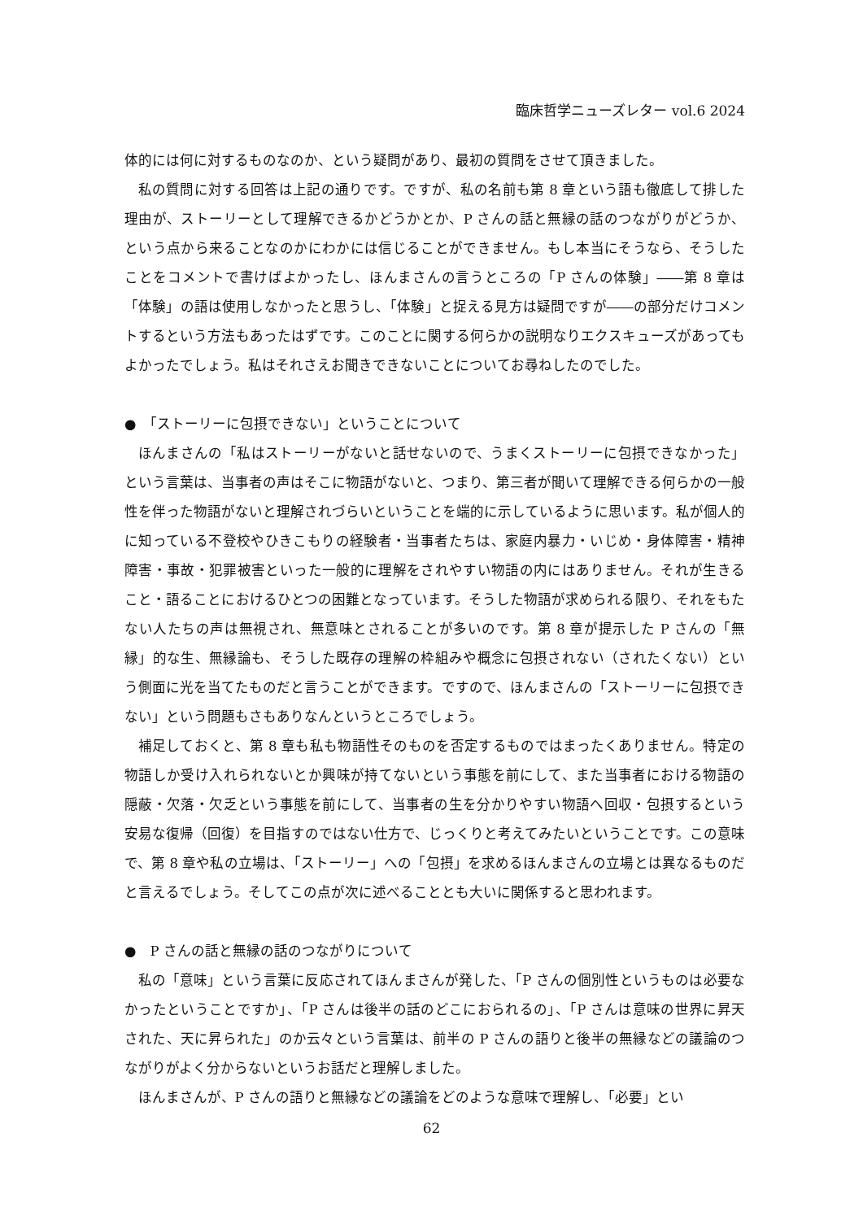臨床哲学ニューズレター vol.6 2024
体的には何に対するものなのか、という疑問があり、最初の質問をさせて頂きました。
私の質問に対する回答は上記の通りです。ですが、私の名前も第 8 章という語も徹底して排した理由が、ストーリーとして理解できるかどうかとか、P さんの話と無縁の話のつながりがどうか、という点から来ることなのかにわかには信じることができません。もし本当にそうなら、そうしたことをコメントで書けばよかったし、ほんまさんの言うところの「P さんの体験」――第 8 章は「体験」の語は使用しなかったと思うし、「体験」と捉える見方は疑問ですが――の部分だけコメントするという方法もあったはずです。このことに関する何らかの説明なりエクスキューズがあってもよかったでしょう。私はそれさえお聞きできないことについてお尋ねしたのでした。
●　「ストーリーに包摂できない」ということについて
ほんまさんの「私はストーリーがないと話せないので、うまくストーリーに包摂できなかった」という言葉は、当事者の声はそこに物語がないと、つまり、第三者が聞いて理解できる何らかの一般性を伴った物語がないと理解されづらいということを端的に示しているように思います。私が個人的に知っている不登校やひきこもりの経験者・当事者たちは、家庭内暴力・いじめ・身体障害・精神障害・事故・犯罪被害といった一般的に理解をされやすい物語の内にはありません。それが生きること・語ることにおけるひとつの困難となっています。そうした物語が求められる限り、それをもたない人たちの声は無視され、無意味とされることが多いのです。第 8 章が提示した P さんの「無縁」的な生、無縁論も、そうした既存の理解の枠組みや概念に包摂されない（されたくない）という側面に光を当てたものだと言うことができます。ですので、ほんまさんの「ストーリーに包摂できない」という問題もさもありなんというところでしょう。
補足しておくと、第 8 章も私も物語性そのものを否定するものではまったくありません。特定の物語しか受け入れられないとか興味が持てないという事態を前にして、また当事者における物語の隠蔽・欠落・欠乏という事態を前にして、当事者の生を分かりやすい物語へ回収・包摂するという安易な復帰（回復）を目指すのではない仕方で、じっくりと考えてみたいということです。この意味で、第 8 章や私の立場は、「ストーリー」への「包摂」を求めるほんまさんの立場とは異なるものだと言えるでしょう。そしてこの点が次に述べることとも大いに関係すると思われます。
●　P さんの話と無縁の話のつながりについて
私の「意味」という言葉に反応されてほんまさんが発した、「P さんの個別性というものは必要なかったということですか」、「P さんは後半の話のどこにおられるの」、「P さんは意味の世界に昇天された、天に昇られた」のか云々という言葉は、前半の P さんの語りと後半の無縁などの議論のつながりがよく分からないというお話だと理解しました。
ほんまさんが、P さんの語りと無縁などの議論をどのような意味で理解し、「必要」とい
62